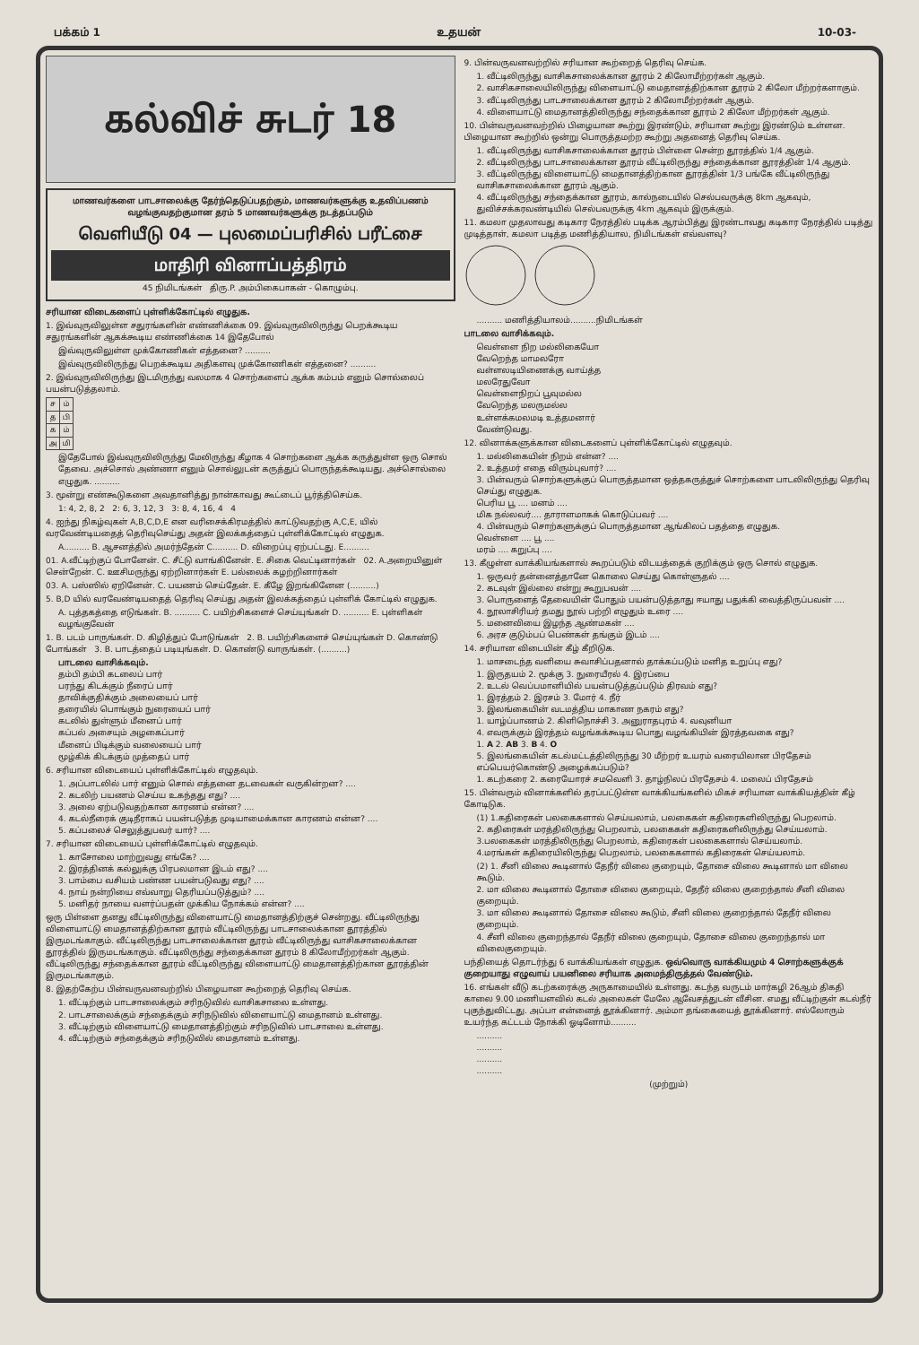பக்கம் 1 உதயன் 10-03-
கல்விச் சுடர் 18
மாணவர்களை பாடசாலைக்கு தேர்ந்தெடுப்பதற்கும், மாணவர்களுக்கு உதவிப்பணம் வழங்குவதற்குமான தரம் 5 மாணவர்களுக்கு நடத்தப்படும்
வெளியீடு 04 — புலமைப்பரிசில் பரீட்சை
மாதிரி வினாப்பத்திரம்
45 நிமிடங்கள் திரு.P. அம்பிகைபாகன் - கொழும்பு.
சரியான விடைகளைப் புள்ளிக்கோட்டில் எழுதுக.
1. இவ்வுருவிலுள்ள சதுரங்களின் எண்ணிக்கை 09. இவ்வுருவிலிருந்து பெறக்கூடிய சதுரங்களின் ஆகக்கூடிய எண்ணிக்கை 14 இதேபோல்
இவ்வுருவிலுள்ள முக்கோணிகள் எத்தனை? ..........
இவ்வுருவிலிருந்து பெறக்கூடிய அதிகளவு முக்கோணிகள் எத்தனை? ..........
2. இவ்வுருவிலிருந்து இடமிருந்து வலமாக 4 சொற்களைப் ஆக்க கம்பம் எனும் சொல்லைப் பயன்படுத்தலாம்.
| ச | ம் |
| த | பி |
| க | ம் |
| அ | மி |
இதேபோல் இவ்வுருவிலிருந்து மேலிருந்து கீழாக 4 சொற்களை ஆக்க கருத்துள்ள ஒரு சொல் தேவை. அச்சொல் அண்ணா எனும் சொல்லுடன் கருத்துப் பொருந்தக்கூடியது. அச்சொல்லை எழுதுக. ..........
3. மூன்று எண்கூடுகளை அவதானித்து நான்காவது கூட்டைப் பூர்த்திசெய்க.
1: 4, 2, 8, 2 2: 6, 3, 12, 3 3: 8, 4, 16, 4 4
4. ஐந்து நிகழ்வுகள் A,B,C,D,E என வரிசைக்கிரமத்தில் காட்டுவதற்கு A,C,E, யில் வரவேண்டியதைத் தெரிவுசெய்து அதன் இலக்கத்தைப் புள்ளிக்கோட்டில் எழுதுக.
A.......... B. ஆசனத்தில் அமர்ந்தேன் C.......... D. விறைப்பு ஏற்பட்டது. E..........
01. A.வீட்டிற்குப் போனேன். C. சீட்டு வாங்கினேன். E. சிகை வெட்டினார்கள் 02. A.அறையினுள் சென்றேன். C. ஊசிமருந்து ஏற்றினார்கள் E. பல்லைக் கழற்றினார்கள்
03. A. பஸ்ஸில் ஏறினேன். C. பயணம் செய்தேன். E. கீழே இறங்கினேன (..........)
5. B,D யில் வரவேண்டியதைத் தெரிவு செய்து அதன் இலக்கத்தைப் புள்ளிக் கோட்டில் எழுதுக.
A. புத்தகத்தை எடுங்கள். B. .......... C. பயிற்சிகளைச் செய்யுங்கள் D. .......... E. புள்ளிகள் வழங்குவேன்
1. B. படம் பாருங்கள். D. கிழித்துப் போடுங்கள் 2. B. பயிற்சிகளைச் செய்யுங்கள் D. கொண்டு போங்கள் 3. B. பாடத்தைப் படியுங்கள். D. கொண்டு வாருங்கள். (..........)
பாடலை வாசிக்கவும்.
தம்பி தம்பி கடலைப் பார்
பரந்து கிடக்கும் நீரைப் பார்
தாவிக்குதிக்கும் அலையைப் பார்
தரையில் பொங்கும் நுரையைப் பார்
கடலில் துள்ளும் மீனைப் பார்
கப்பல் அசையும் அழகைப்பார்
மீனைப் பிடிக்கும் வலையைப் பார்
மூழ்கிக் கிடக்கும் முத்தைப் பார்
6. சரியான விடையைப் புள்ளிக்கோட்டில் எழுதவும்.
1. அப்பாடலில் பார் எனும் சொல் எத்தனை தடவைகள் வருகின்றன? ....
2. கடலிற் பயணம் செய்ய உகந்தது எது? ....
3. அலை ஏற்படுவதற்கான காரணம் என்ன? ....
4. கடல்நீரைக் குடிநீராகப் பயன்படுத்த முடியாமைக்கான காரணம் என்ன? ....
5. கப்பலைச் செலுத்துபவர் யார்? ....
7. சரியான விடையைப் புள்ளிக்கோட்டில் எழுதவும்.
1. காசோலை மாற்றுவது எங்கே? ....
2. இரத்தினக் கல்லுக்கு பிரபலமான இடம் எது? ....
3. பாம்பை வசியம் பண்ண பயன்படுவது எது? ....
4. நாய் நன்றியை எவ்வாறு தெரியப்படுத்தும்? ....
5. மனிதர் நாயை வளர்ப்பதன் முக்கிய நோக்கம் என்ன? ....
ஒரு பிள்ளை தனது வீட்டிலிருந்து விளையாட்டு மைதானத்திற்குச் சென்றது. வீட்டிலிருந்து விளையாட்டு மைதானத்திற்கான தூரம் வீட்டிலிருந்து பாடசாலைக்கான தூரத்தில் இருமடங்காகும். வீட்டிலிருந்து பாடசாலைக்கான தூரம் வீட்டிலிருந்து வாசிகசாலைக்கான தூரத்தில் இருமடங்காகும். வீட்டிலிருந்து சந்தைக்கான தூரம் 8 கிலோமீற்றர்கள் ஆகும். வீட்டிலிருந்து சந்தைக்கான தூரம் வீட்டிலிருந்து விளையாட்டு மைதானத்திற்கான தூரத்தின் இருமடங்காகும்.
8. இதற்கேற்ப பின்வருவனவற்றில் பிழையான கூற்றைத் தெரிவு செய்க.
1. வீட்டிற்கும் பாடசாலைக்கும் சரிநடுவில் வாசிகசாலை உள்ளது.
2. பாடசாலைக்கும் சந்தைக்கும் சரிநடுவில் விளையாட்டு மைதானம் உள்ளது.
3. வீட்டிற்கும் விளையாட்டு மைதானத்திற்கும் சரிநடுவில் பாடசாலை உள்ளது.
4. வீட்டிற்கும் சந்தைக்கும் சரிநடுவில் மைதானம் உள்ளது.
9. பின்வருவனவற்றில் சரியான கூற்றைத் தெரிவு செய்க.
1. வீட்டிலிருந்து வாசிகசாலைக்கான தூரம் 2 கிலோமீற்றர்கள் ஆகும்.
2. வாசிகசாலையிலிருந்து விளையாட்டு மைதானத்திற்கான தூரம் 2 கிலோ மீற்றர்களாகும்.
3. வீட்டிலிருந்து பாடசாலைக்கான தூரம் 2 கிலோமீற்றர்கள் ஆகும்.
4. விளையாட்டு மைதானத்திலிருந்து சந்தைக்கான தூரம் 2 கிலோ மீற்றர்கள் ஆகும்.
10. பின்வருவனவற்றில் பிழையான கூற்று இரண்டும், சரியான கூற்று இரண்டும் உள்ளன. பிழையான கூற்றில் ஒன்று பொருத்தமற்ற கூற்று அதனைத் தெரிவு செய்க.
1. வீட்டிலிருந்து வாசிகசாலைக்கான தூரம் பிள்ளை சென்ற தூரத்தில் 1/4 ஆகும்.
2. வீட்டிலிருந்து பாடசாலைக்கான தூரம் வீட்டிலிருந்து சந்தைக்கான தூரத்தின் 1/4 ஆகும்.
3. வீட்டிலிருந்து விளையாட்டு மைதானத்திற்கான தூரத்தின் 1/3 பங்கே வீட்டிலிருந்து வாசிகசாலைக்கான தூரம் ஆகும்.
4. வீட்டிலிருந்து சந்தைக்கான தூரம், கால்நடையில் செல்பவருக்கு 8km ஆகவும், துவிச்சக்கரவண்டியில் செல்பவருக்கு 4km ஆகவும் இருக்கும்.
11. கமலா முதலாவது கடிகார நேரத்தில் படிக்க ஆரம்பித்து இரண்டாவது கடிகார நேரத்தில் படித்து முடித்தாள், கமலா படித்த மணித்தியால, நிமிடங்கள் எவ்வளவு?
.......... மணித்தியாலம்..........நிமிடங்கள்
பாடலை வாசிக்கவும்.
வெள்ளை நிற மல்லிகையோ
வேறெந்த மாமலரோ
வள்ளலடியிணைக்கு வாய்த்த
மலரேதுவோ
வெள்ளைநிறப் பூவுமல்ல
வேறெந்த மலருமல்ல
உள்ளக்கமலமடி உத்தமனார்
வேண்டுவது.
12. வினாக்களுக்கான விடைகளைப் புள்ளிக்கோட்டில் எழுதவும்.
1. மல்லிகையின் நிறம் என்ன? ....
2. உத்தமர் எதை விரும்புவார்? ....
3. பின்வரும் சொற்களுக்குப் பொருத்தமான ஒத்தகருத்துச் சொற்களை பாடலிலிருந்து தெரிவு செய்து எழுதுக.
பெரிய பூ .... மனம் ....
மிக நல்லவர்.... தாராளமாகக் கொடுப்பவர் ....
4. பின்வரும் சொற்களுக்குப் பொருத்தமான ஆங்கிலப் பதத்தை எழுதுக.
வெள்ளை .... பூ ....
மரம் .... கறுப்பு ....
13. கீழுள்ள வாக்கியங்களால் கூறப்படும் விடயத்தைக் குறிக்கும் ஒரு சொல் எழுதுக.
1. ஒருவர் தன்னைத்தானே கொலை செய்து கொள்ளுதல் ....
2. கடவுள் இல்லை என்று கூறுபவன் ....
3. பொருளைத் தேவையின் போதும் பயன்படுத்தாது ஈயாது பதுக்கி வைத்திருப்பவன் ....
4. நூலாசிரியர் தமது நூல் பற்றி எழுதும் உரை ....
5. மனைவியை இழந்த ஆண்மகன் ....
6. அரச குடும்பப் பெண்கள் தங்கும் இடம் ....
14. சரியான விடையின் கீழ் கீறிடுக.
1. மாசடைந்த வளியை சுவாசிப்பதனால் தாக்கப்படும் மனித உறுப்பு எது?
1. இருதயம் 2. மூக்கு 3. நுரையீரல் 4. இரப்பை
2. உடல் வெப்பமானியில் பயன்படுத்தப்படும் திரவம் எது?
1. இரத்தம் 2. இரசம் 3. மோர் 4. நீர்
3. இலங்கையின் வடமத்திய மாகாண நகரம் எது?
1. யாழ்ப்பாணம் 2. கிளிநொச்சி 3. அனுராதபுரம் 4. வவுனியா
4. எவருக்கும் இரத்தம் வழங்கக்கூடிய பொது வழங்கியின் இரத்தவகை எது?
1. A 2. AB 3. B 4. O
5. இலங்கையின் கடல்மட்டத்திலிருந்து 30 மீற்றர் உயரம் வரையிலான பிரதேசம் எப்பெயர்கொண்டு அழைக்கப்படும்?
1. கடற்கரை 2. கரையோரச் சமவெளி 3. தாழ்நிலப் பிரதேசம் 4. மலைப் பிரதேசம்
15. பின்வரும் வினாக்களில் தரப்பட்டுள்ள வாக்கியங்களில் மிகச் சரியான வாக்கியத்தின் கீழ் கோடிடுக.
(1) 1.கதிரைகள் பலகைகளால் செய்யலாம், பலகைகள் கதிரைகளிலிருந்து பெறலாம்.
2. கதிரைகள் மரத்திலிருந்து பெறலாம், பலகைகள் கதிரைகளிலிருந்து செய்யலாம்.
3.பலகைகள் மரத்திலிருந்து பெறலாம், கதிரைகள் பலகைகளால் செய்யலாம்.
4.மரங்கள் கதிரையிலிருந்து பெறலாம், பலகைகளால் கதிரைகள் செய்யலாம்.
(2) 1. சீனி விலை கூடினால் தேநீர் விலை குறையும், தோசை விலை கூடினால் மா விலை கூடும்.
2. மா விலை கூடினால் தோசை விலை குறையும், தேநீர் விலை குறைந்தால் சீனி விலை குறையும்.
3. மா விலை கூடினால் தோசை விலை கூடும், சீனி விலை குறைந்தால் தேநீர் விலை குறையும்.
4. சீனி விலை குறைந்தால் தேநீர் விலை குறையும், தோசை விலை குறைந்தால் மா விலைகுறையும்.
பந்தியைத் தொடர்ந்து 6 வாக்கியங்கள் எழுதுக. ஒவ்வொரு வாக்கியமும் 4 சொற்களுக்குக் குறையாது எழுவாய் பயனிலை சரியாக அமைந்திருத்தல் வேண்டும்.
16. எங்கள் வீடு கடற்கரைக்கு அருகாமையில் உள்ளது. கடந்த வருடம் மார்கழி 26ஆம் திகதி காலை 9.00 மணியளவில் கடல் அலைகள் மேலே ஆவேசத்துடன் வீசின. எமது வீட்டிற்குள் கடல்நீர் புகுந்துவிட்டது. அப்பா என்னைத் தூக்கினார். அம்மா தங்கையைத் தூக்கினார். எல்லோரும் உயர்ந்த கட்டடம் நோக்கி ஓடினோம்..........
..........
..........
..........
..........
(முற்றும்)